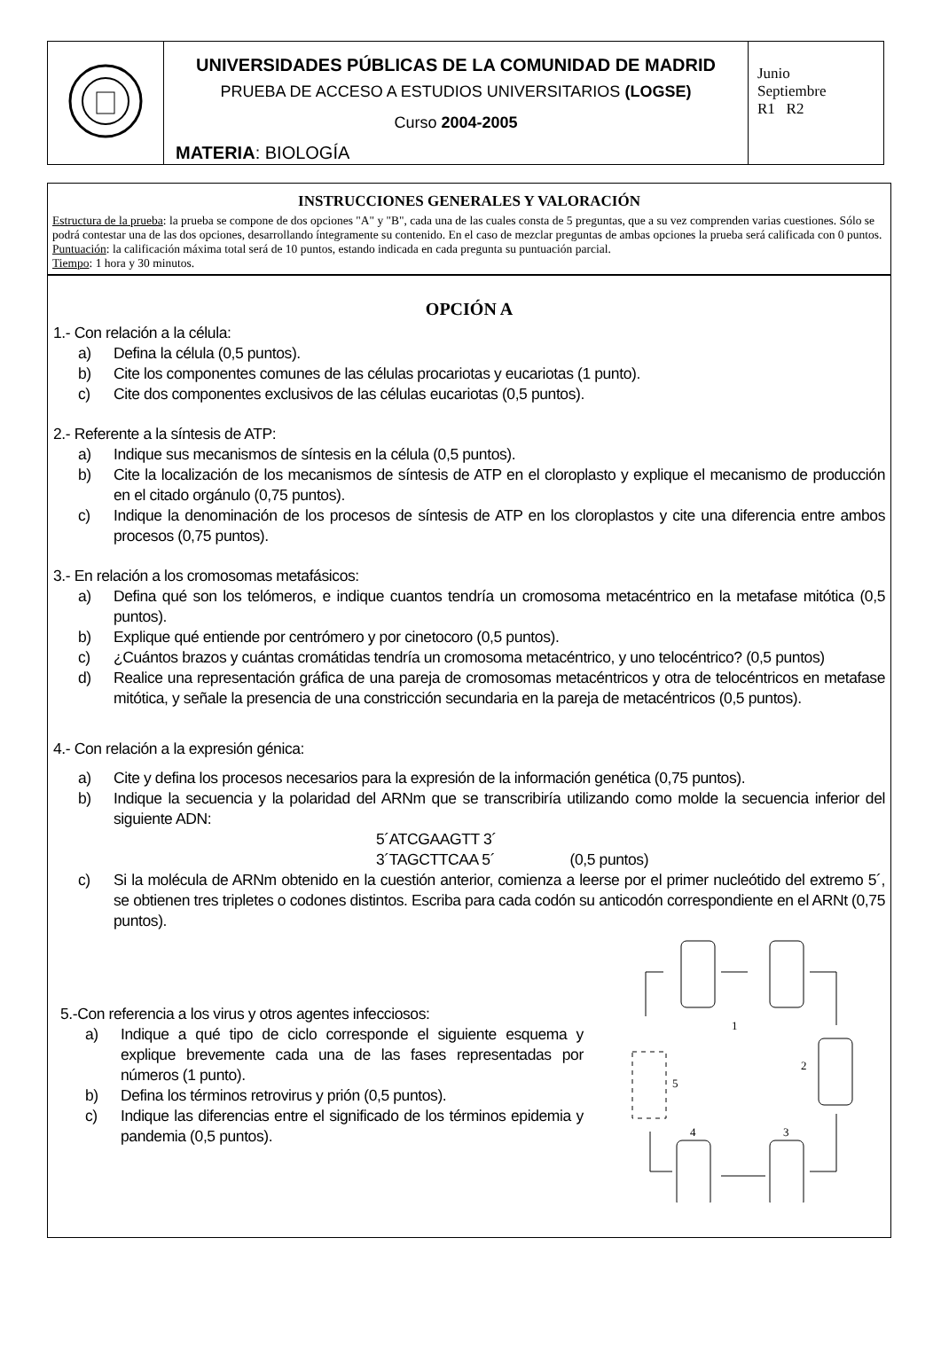| | UNIVERSIDADES PÚBLICAS DE LA COMUNIDAD DE MADRID PRUEBA DE ACCESO A ESTUDIOS UNIVERSITARIOS (LOGSE) Curso 2004-2005 MATERIA : BIOLOGÍA | Junio Septiembre R1 R2 |
INSTRUCCIONES GENERALES Y VALORACIÓN
Estructura de la prueba: la prueba se compone de dos opciones "A" y "B", cada una de las cuales consta de 5 preguntas, que a su vez comprenden varias cuestiones. Sólo se podrá contestar una de las dos opciones, desarrollando íntegramente su contenido. En el caso de mezclar preguntas de ambas opciones la prueba será calificada con 0 puntos.
Puntuación: la calificación máxima total será de 10 puntos, estando indicada en cada pregunta su puntuación parcial.
Tiempo: 1 hora y 30 minutos.
OPCIÓN A
1.- Con relación a la célula:
a) Defina la célula (0,5 puntos).
b) Cite los componentes comunes de las células procariotas y eucariotas (1 punto).
c) Cite dos componentes exclusivos de las células eucariotas (0,5 puntos).
2.- Referente a la síntesis de ATP:
a) Indique sus mecanismos de síntesis en la célula (0,5 puntos).
b) Cite la localización de los mecanismos de síntesis de ATP en el cloroplasto y explique el mecanismo de producción en el citado orgánulo (0,75 puntos).
c) Indique la denominación de los procesos de síntesis de ATP en los cloroplastos y cite una diferencia entre ambos procesos (0,75 puntos).
3.- En relación a los cromosomas metafásicos:
a) Defina qué son los telómeros, e indique cuantos tendría un cromosoma metacéntrico en la metafase mitótica (0,5 puntos).
b) Explique qué entiende por centrómero y por cinetocoro (0,5 puntos).
c) ¿Cuántos brazos y cuántas cromátidas tendría un cromosoma metacéntrico, y uno telocéntrico? (0,5 puntos)
d) Realice una representación gráfica de una pareja de cromosomas metacéntricos y otra de telocéntricos en metafase mitótica, y señale la presencia de una constricción secundaria en la pareja de metacéntricos (0,5 puntos).
4.- Con relación a la expresión génica:
a) Cite y defina los procesos necesarios para la expresión de la información genética (0,75 puntos).
b) Indique la secuencia y la polaridad del ARNm que se transcribiría utilizando como molde la secuencia inferior del siguiente ADN:
5´ATCGAAGTT 3´
3´TAGCTTCAA 5´ (0,5 puntos)
c) Si la molécula de ARNm obtenido en la cuestión anterior, comienza a leerse por el primer nucleótido del extremo 5´, se obtienen tres tripletes o codones distintos. Escriba para cada codón su anticodón correspondiente en el ARNt (0,75 puntos).
5.-Con referencia a los virus y otros agentes infecciosos:
a) Indique a qué tipo de ciclo corresponde el siguiente esquema y explique brevemente cada una de las fases representadas por números (1 punto).
b) Defina los términos retrovirus y prión (0,5 puntos).
c) Indique las diferencias entre el significado de los términos epidemia y pandemia (0,5 puntos).
1
2
3
4
5